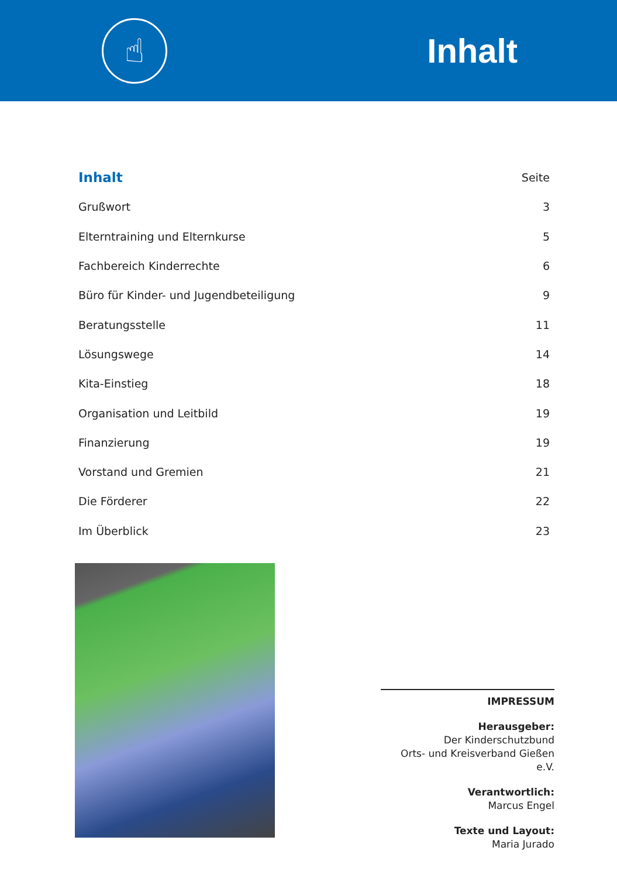☝
Inhalt
| Inhalt | Seite |
| --- | --- |
| Grußwort | 3 |
| Elterntraining und Elternkurse | 5 |
| Fachbereich Kinderrechte | 6 |
| Büro für Kinder- und Jugendbeteiligung | 9 |
| Beratungsstelle | 11 |
| Lösungswege | 14 |
| Kita-Einstieg | 18 |
| Organisation und Leitbild | 19 |
| Finanzierung | 19 |
| Vorstand und Gremien | 21 |
| Die Förderer | 22 |
| Im Überblick | 23 |
IMPRESSUM
Herausgeber:
Der Kinderschutzbund
Orts- und Kreisverband Gießen e.V.
Verantwortlich:
Marcus Engel
Texte und Layout:
Maria Jurado